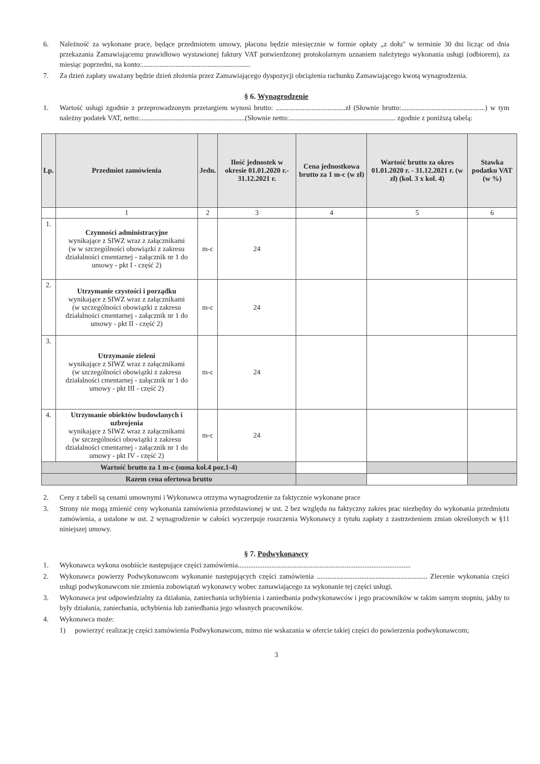6. Należność za wykonane prace, będące przedmiotem umowy, płacona będzie miesięcznie w formie opłaty „z dołu" w terminie 30 dni licząc od dnia przekazania Zamawiającemu prawidłowo wystawionej faktury VAT potwierdzonej protokolarnym uznaniem należytego wykonania usługi (odbiorem), za miesiąc poprzedni, na konto:.............................................................
7. Za dzień zapłaty uważany będzie dzień złożenia przez Zamawiającego dyspozycji obciążenia rachunku Zamawiającego kwotą wynagrodzenia.
§ 6. Wynagrodzenie
1. Wartość usługi zgodnie z przeprowadzonym przetargiem wynosi brutto: .......................................zł (Słownie brutto:...............................................) w tym należny podatek VAT, netto:...........................................................(Słownie netto:............................................................ zgodnie z poniższą tabelą:
| Lp. | Przedmiot zamówienia | Jedn. | Ilość jednostek w okresie 01.01.2020 r.- 31.12.2021 r. | Cena jednostkowa brutto za 1 m-c (w zł) | Wartość brutto za okres 01.01.2020 r. - 31.12.2021 r. (w zł) (kol. 3 x kol. 4) | Stawka podatku VAT (w %) |
| --- | --- | --- | --- | --- | --- | --- |
| | 1 | 2 | 3 | 4 | 5 | 6 |
| 1. | Czynności administracyjne wynikające z SIWZ wraz z załącznikami (w w szczególności obowiązki z zakresu działalności cmentarnej - załącznik nr 1 do umowy - pkt I - część 2) | m-c | 24 | | | |
| 2. | Utrzymanie czystości i porządku wynikające z SIWZ wraz z załącznikami (w szczególności obowiązki z zakresu działalności cmentarnej - załącznik nr 1 do umowy - pkt II - część 2) | m-c | 24 | | | |
| 3. | Utrzymanie zieleni wynikające z SIWZ wraz z załącznikami (w szczególności obowiązki z zakresu działalności cmentarnej - załącznik nr 1 do umowy - pkt III - część 2) | m-c | 24 | | | |
| 4. | Utrzymanie obiektów budowlanych i uzbrojenia wynikające z SIWZ wraz z załącznikami (w szczególności obowiązki z zakresu działalności cmentarnej - załącznik nr 1 do umowy - pkt IV - część 2) | m-c | 24 | | | |
| Wartość brutto za 1 m-c (suma kol.4 poz.1-4) | | | | | | |
| Razem cena ofertowa brutto | | | | | | |
2. Ceny z tabeli są cenami umownymi i Wykonawca otrzyma wynagrodzenie za faktycznie wykonane prace
3. Strony nie mogą zmienić ceny wykonania zamówienia przedstawionej w ust. 2 bez względu na faktyczny zakres prac niezbędny do wykonania przedmiotu zamówienia, a ustalone w ust. 2 wynagrodzenie w całości wyczerpuje roszczenia Wykonawcy z tytułu zapłaty z zastrzeżeniem zmian określonych w §11 niniejszej umowy.
§ 7. Podwykonawcy
1. Wykonawca wykona osobiście następujące części zamówienia.................................................................................................
2. Wykonawca powierzy Podwykonawcom wykonanie następujących części zamówienia .............................................................. Zlecenie wykonania części usługi podwykonawcom nie zmienia zobowiązań wykonawcy wobec zamawiającego za wykonanie tej części usługi.
3. Wykonawca jest odpowiedzialny za działania, zaniechania uchybienia i zaniedbania podwykonawców i jego pracowników w takim samym stopniu, jakby to były działania, zaniechania, uchybienia lub zaniedbania jego własnych pracowników.
4. Wykonawca może:
1) powierzyć realizację części zamówienia Podwykonawcom, mimo nie wskazania w ofercie takiej części do powierzenia podwykonawcom;
3